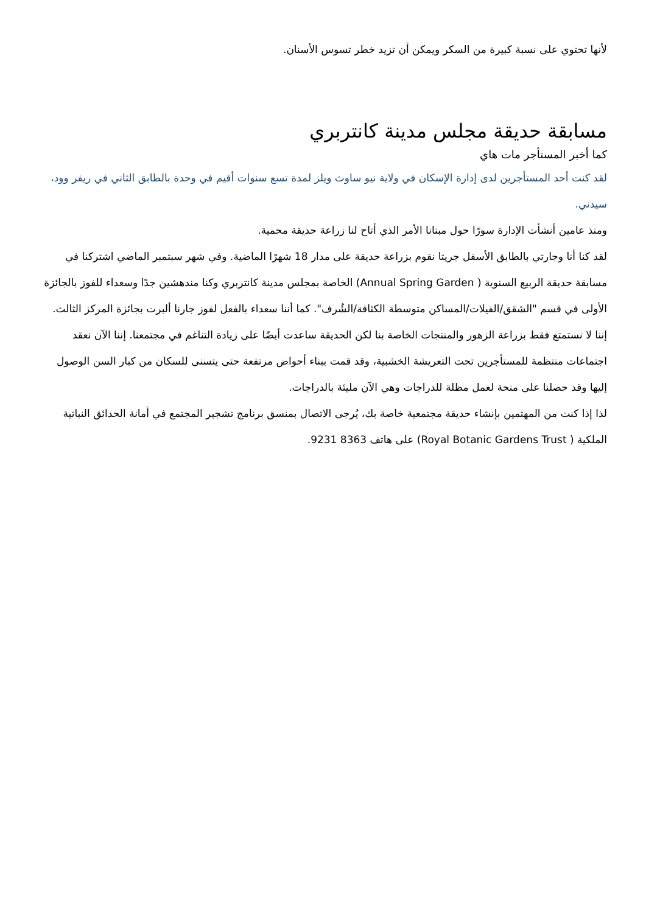لأنها تحتوي على نسبة كبيرة من السكر ويمكن أن تزيد خطر تسوس الأسنان.
مسابقة حديقة مجلس مدينة كانتربري
كما أخبر المستأجر مات هاي
لقد كنت أحد المستأجرين لدى إدارة الإسكان في ولاية نيو ساوث ويلز لمدة تسع سنوات أقيم في وحدة بالطابق الثاني في ريفر وود، سيدني.
ومنذ عامين أنشأت الإدارة سورًا حول مبنانا الأمر الذي أتاح لنا زراعة حديقة محمية.
لقد كنا أنا وجارتي بالطابق الأسفل جريتا نقوم بزراعة حديقة على مدار 18 شهرًا الماضية. وفي شهر سبتمبر الماضي اشتركنا في مسابقة حديقة الربيع السنوية ( Annual Spring Garden) الخاصة بمجلس مدينة كانتربري وكنا مندهشين جدًا وسعداء للفوز بالجائزة الأولى في قسم "الشقق/الفيلات/المساكن متوسطة الكثافة/الشُرف". كما أننا سعداء بالفعل لفوز جارنا ألبرت بجائزة المركز الثالث.
إننا لا نستمتع فقط بزراعة الزهور والمنتجات الخاصة بنا لكن الحديقة ساعدت أيضًا على زيادة التناغم في مجتمعنا. إننا الآن نعقد اجتماعات منتظمة للمستأجرين تحت التعريشة الخشبية، وقد قمت ببناء أحواض مرتفعة حتى يتسنى للسكان من كبار السن الوصول إليها وقد حصلنا على منحة لعمل مظلة للدراجات وهي الآن مليئة بالدراجات.
لذا إذا كنت من المهتمين بإنشاء حديقة مجتمعية خاصة بك، يُرجى الاتصال بمنسق برنامج تشجير المجتمع في أمانة الحدائق النباتية الملكية ( Royal Botanic Gardens Trust) على هاتف 8363 9231.